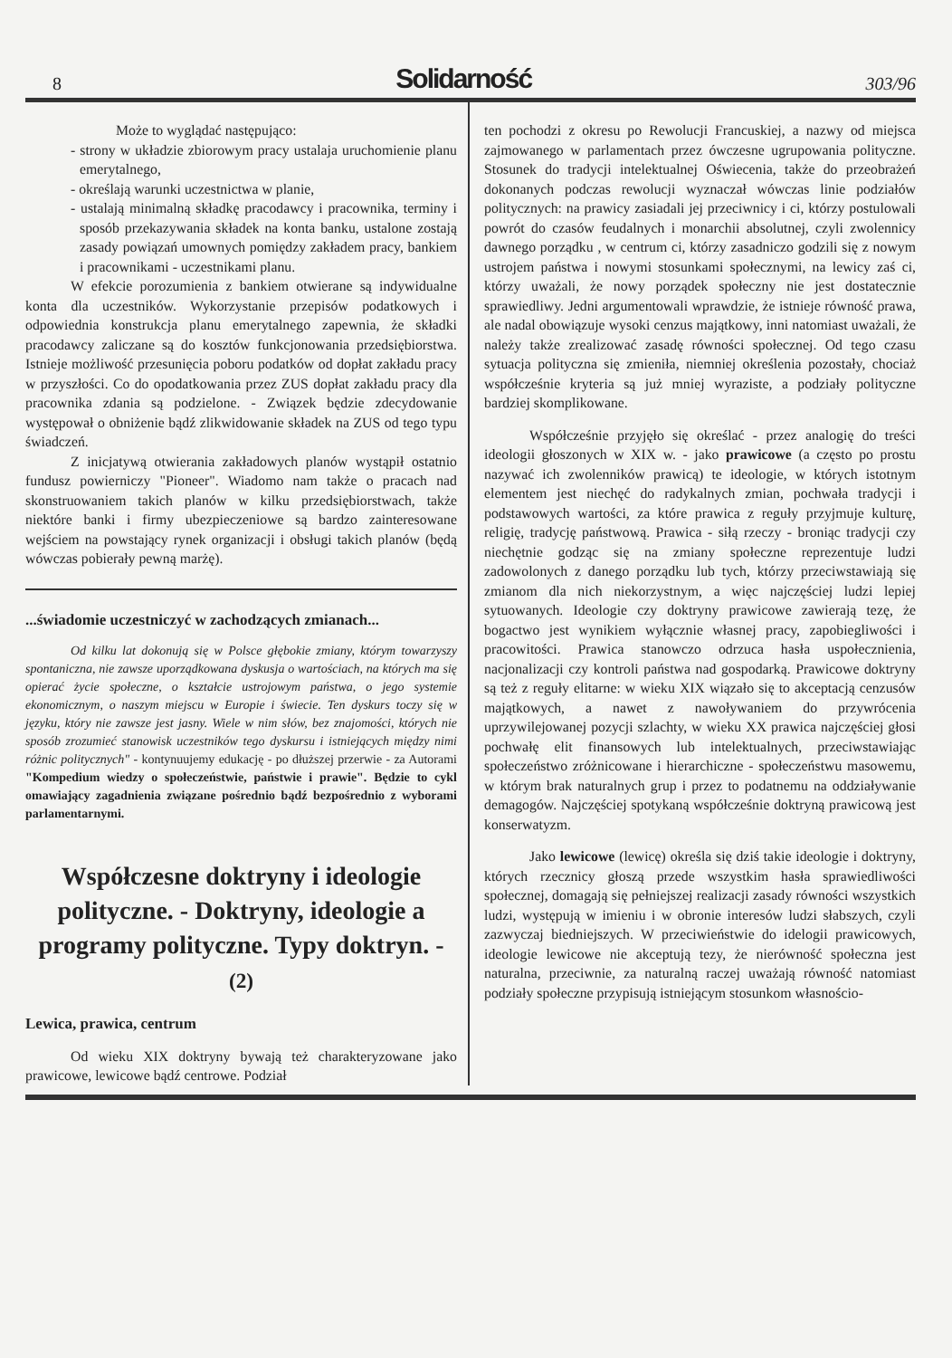8 Solidarność 303/96
Może to wyglądać następująco:
- strony w układzie zbiorowym pracy ustalaja uruchomienie planu emerytalnego,
- określają warunki uczestnictwa w planie,
- ustalają minimalną składkę pracodawcy i pracownika, terminy i sposób przekazywania składek na konta banku, ustalone zostają zasady powiązań umownych pomiędzy zakładem pracy, bankiem i pracownikami - uczestnikami planu.
W efekcie porozumienia z bankiem otwierane są indywidualne konta dla uczestników. Wykorzystanie przepisów podatkowych i odpowiednia konstrukcja planu emerytalnego zapewnia, że składki pracodawcy zaliczane są do kosztów funkcjonowania przedsiębiorstwa. Istnieje możliwość przesunięcia poboru podatków od dopłat zakładu pracy w przyszłości. Co do opodatkowania przez ZUS dopłat zakładu pracy dla pracownika zdania są podzielone. - Związek będzie zdecydowanie występował o obniżenie bądź zlikwidowanie składek na ZUS od tego typu świadczeń.
Z inicjatywą otwierania zakładowych planów wystąpił ostatnio fundusz powierniczy "Pioneer". Wiadomo nam także o pracach nad skonstruowaniem takich planów w kilku przedsiębiorstwach, także niektóre banki i firmy ubezpieczeniowe są bardzo zainteresowane wejściem na powstający rynek organizacji i obsługi takich planów (będą wówczas pobierały pewną marżę).
...świadomie uczestniczyć w zachodzących zmianach...
Od kilku lat dokonują się w Polsce głębokie zmiany, którym towarzyszy spontaniczna, nie zawsze uporządkowana dyskusja o wartościach, na których ma się opierać życie społeczne, o kształcie ustrojowym państwa, o jego systemie ekonomicznym, o naszym miejscu w Europie i świecie. Ten dyskurs toczy się w języku, który nie zawsze jest jasny. Wiele w nim słów, bez znajomości, których nie sposób zrozumieć stanowisk uczestników tego dyskursu i istniejących między nimi różnic politycznych" - kontynuujemy edukację - po dłuższej przerwie - za Autorami "Kompedium wiedzy o społeczeństwie, państwie i prawie". Będzie to cykl omawiający zagadnienia związane pośrednio bądź bezpośrednio z wyborami parlamentarnymi.
Współczesne doktryny i ideologie polityczne. - Doktryny, ideologie a programy polityczne. Typy doktryn. - (2)
Lewica, prawica, centrum
Od wieku XIX doktryny bywają też charakteryzowane jako prawicowe, lewicowe bądź centrowe. Podział
ten pochodzi z okresu po Rewolucji Francuskiej, a nazwy od miejsca zajmowanego w parlamentach przez ówczesne ugrupowania polityczne. Stosunek do tradycji intelektualnej Oświecenia, także do przeobrażeń dokonanych podczas rewolucji wyznaczał wówczas linie podziałów politycznych: na prawicy zasiadali jej przeciwnicy i ci, którzy postulowali powrót do czasów feudalnych i monarchii absolutnej, czyli zwolennicy dawnego porządku , w centrum ci, którzy zasadniczo godzili się z nowym ustrojem państwa i nowymi stosunkami społecznymi, na lewicy zaś ci, którzy uważali, że nowy porządek społeczny nie jest dostatecznie sprawiedliwy. Jedni argumentowali wprawdzie, że istnieje równość prawa, ale nadal obowiązuje wysoki cenzus majątkowy, inni natomiast uważali, że należy także zrealizować zasadę równości społecznej. Od tego czasu sytuacja polityczna się zmieniła, niemniej określenia pozostały, chociaż współcześnie kryteria są już mniej wyraziste, a podziały polityczne bardziej skomplikowane.
Współcześnie przyjęło się określać - przez analogię do treści ideologii głoszonych w XIX w. - jako prawicowe (a często po prostu nazywać ich zwolenników prawicą) te ideologie, w których istotnym elementem jest niechęć do radykalnych zmian, pochwała tradycji i podstawowych wartości, za które prawica z reguły przyjmuje kulturę, religię, tradycję państwową. Prawica - siłą rzeczy - broniąc tradycji czy niechętnie godząc się na zmiany społeczne reprezentuje ludzi zadowolonych z danego porządku lub tych, którzy przeciwstawiają się zmianom dla nich niekorzystnym, a więc najczęściej ludzi lepiej sytuowanych. Ideologie czy doktryny prawicowe zawierają tezę, że bogactwo jest wynikiem wyłącznie własnej pracy, zapobiegliwości i pracowitości. Prawica stanowczo odrzuca hasła uspołecznienia, nacjonalizacji czy kontroli państwa nad gospodarką. Prawicowe doktryny są też z reguły elitarne: w wieku XIX wiązało się to akceptacją cenzusów majątkowych, a nawet z nawoływaniem do przywrócenia uprzywilejowanej pozycji szlachty, w wieku XX prawica najczęściej głosi pochwałę elit finansowych lub intelektualnych, przeciwstawiając społeczeństwo zróżnicowane i hierarchiczne - społeczeństwu masowemu, w którym brak naturalnych grup i przez to podatnemu na oddziaływanie demagogów. Najczęściej spotykaną współcześnie doktryną prawicową jest konserwatyzm.
Jako lewicowe (lewicę) określa się dziś takie ideologie i doktryny, których rzecznicy głoszą przede wszystkim hasła sprawiedliwości społecznej, domagają się pełniejszej realizacji zasady równości wszystkich ludzi, występują w imieniu i w obronie interesów ludzi słabszych, czyli zazwyczaj biedniejszych. W przeciwieństwie do idelogii prawicowych, ideologie lewicowe nie akceptują tezy, że nierówność społeczna jest naturalna, przeciwnie, za naturalną raczej uważają równość natomiast podziały społeczne przypisują istniejącym stosunkom własnościo-